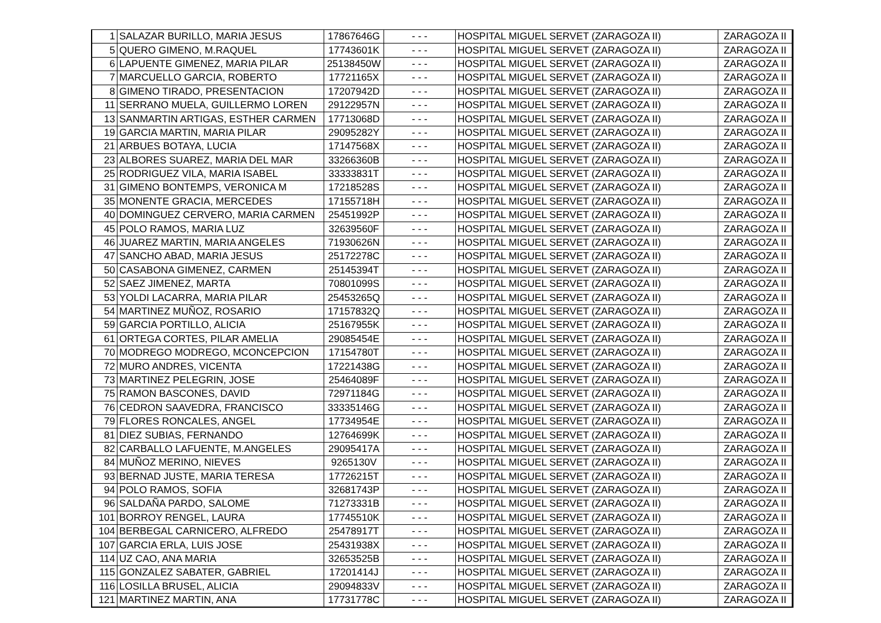| 1 | SALAZAR BURILLO, MARIA JESUS | 17867646G | - - - | HOSPITAL MIGUEL SERVET (ZARAGOZA II) | ZARAGOZA II |
| 5 | QUERO GIMENO, M.RAQUEL | 17743601K | - - - | HOSPITAL MIGUEL SERVET (ZARAGOZA II) | ZARAGOZA II |
| 6 | LAPUENTE GIMENEZ, MARIA PILAR | 25138450W | - - - | HOSPITAL MIGUEL SERVET (ZARAGOZA II) | ZARAGOZA II |
| 7 | MARCUELLO GARCIA, ROBERTO | 17721165X | - - - | HOSPITAL MIGUEL SERVET (ZARAGOZA II) | ZARAGOZA II |
| 8 | GIMENO TIRADO, PRESENTACION | 17207942D | - - - | HOSPITAL MIGUEL SERVET (ZARAGOZA II) | ZARAGOZA II |
| 11 | SERRANO MUELA, GUILLERMO LOREN | 29122957N | - - - | HOSPITAL MIGUEL SERVET (ZARAGOZA II) | ZARAGOZA II |
| 13 | SANMARTIN ARTIGAS, ESTHER CARMEN | 17713068D | - - - | HOSPITAL MIGUEL SERVET (ZARAGOZA II) | ZARAGOZA II |
| 19 | GARCIA MARTIN, MARIA PILAR | 29095282Y | - - - | HOSPITAL MIGUEL SERVET (ZARAGOZA II) | ZARAGOZA II |
| 21 | ARBUES BOTAYA, LUCIA | 17147568X | - - - | HOSPITAL MIGUEL SERVET (ZARAGOZA II) | ZARAGOZA II |
| 23 | ALBORES SUAREZ, MARIA DEL MAR | 33266360B | - - - | HOSPITAL MIGUEL SERVET (ZARAGOZA II) | ZARAGOZA II |
| 25 | RODRIGUEZ VILA, MARIA ISABEL | 33333831T | - - - | HOSPITAL MIGUEL SERVET (ZARAGOZA II) | ZARAGOZA II |
| 31 | GIMENO BONTEMPS, VERONICA M | 17218528S | - - - | HOSPITAL MIGUEL SERVET (ZARAGOZA II) | ZARAGOZA II |
| 35 | MONENTE GRACIA, MERCEDES | 17155718H | - - - | HOSPITAL MIGUEL SERVET (ZARAGOZA II) | ZARAGOZA II |
| 40 | DOMINGUEZ CERVERO, MARIA CARMEN | 25451992P | - - - | HOSPITAL MIGUEL SERVET (ZARAGOZA II) | ZARAGOZA II |
| 45 | POLO RAMOS, MARIA LUZ | 32639560F | - - - | HOSPITAL MIGUEL SERVET (ZARAGOZA II) | ZARAGOZA II |
| 46 | JUAREZ MARTIN, MARIA ANGELES | 71930626N | - - - | HOSPITAL MIGUEL SERVET (ZARAGOZA II) | ZARAGOZA II |
| 47 | SANCHO ABAD, MARIA JESUS | 25172278C | - - - | HOSPITAL MIGUEL SERVET (ZARAGOZA II) | ZARAGOZA II |
| 50 | CASABONA GIMENEZ, CARMEN | 25145394T | - - - | HOSPITAL MIGUEL SERVET (ZARAGOZA II) | ZARAGOZA II |
| 52 | SAEZ JIMENEZ, MARTA | 70801099S | - - - | HOSPITAL MIGUEL SERVET (ZARAGOZA II) | ZARAGOZA II |
| 53 | YOLDI LACARRA, MARIA PILAR | 25453265Q | - - - | HOSPITAL MIGUEL SERVET (ZARAGOZA II) | ZARAGOZA II |
| 54 | MARTINEZ MUÑOZ, ROSARIO | 17157832Q | - - - | HOSPITAL MIGUEL SERVET (ZARAGOZA II) | ZARAGOZA II |
| 59 | GARCIA PORTILLO, ALICIA | 25167955K | - - - | HOSPITAL MIGUEL SERVET (ZARAGOZA II) | ZARAGOZA II |
| 61 | ORTEGA CORTES, PILAR AMELIA | 29085454E | - - - | HOSPITAL MIGUEL SERVET (ZARAGOZA II) | ZARAGOZA II |
| 70 | MODREGO MODREGO, MCONCEPCION | 17154780T | - - - | HOSPITAL MIGUEL SERVET (ZARAGOZA II) | ZARAGOZA II |
| 72 | MURO ANDRES, VICENTA | 17221438G | - - - | HOSPITAL MIGUEL SERVET (ZARAGOZA II) | ZARAGOZA II |
| 73 | MARTINEZ PELEGRIN, JOSE | 25464089F | - - - | HOSPITAL MIGUEL SERVET (ZARAGOZA II) | ZARAGOZA II |
| 75 | RAMON BASCONES, DAVID | 72971184G | - - - | HOSPITAL MIGUEL SERVET (ZARAGOZA II) | ZARAGOZA II |
| 76 | CEDRON SAAVEDRA, FRANCISCO | 33335146G | - - - | HOSPITAL MIGUEL SERVET (ZARAGOZA II) | ZARAGOZA II |
| 79 | FLORES RONCALES, ANGEL | 17734954E | - - - | HOSPITAL MIGUEL SERVET (ZARAGOZA II) | ZARAGOZA II |
| 81 | DIEZ SUBIAS, FERNANDO | 12764699K | - - - | HOSPITAL MIGUEL SERVET (ZARAGOZA II) | ZARAGOZA II |
| 82 | CARBALLO LAFUENTE, M.ANGELES | 29095417A | - - - | HOSPITAL MIGUEL SERVET (ZARAGOZA II) | ZARAGOZA II |
| 84 | MUÑOZ MERINO, NIEVES | 9265130V | - - - | HOSPITAL MIGUEL SERVET (ZARAGOZA II) | ZARAGOZA II |
| 93 | BERNAD JUSTE, MARIA TERESA | 17726215T | - - - | HOSPITAL MIGUEL SERVET (ZARAGOZA II) | ZARAGOZA II |
| 94 | POLO RAMOS, SOFIA | 32681743P | - - - | HOSPITAL MIGUEL SERVET (ZARAGOZA II) | ZARAGOZA II |
| 96 | SALDAÑA PARDO, SALOME | 71273331B | - - - | HOSPITAL MIGUEL SERVET (ZARAGOZA II) | ZARAGOZA II |
| 101 | BORROY RENGEL, LAURA | 17745510K | - - - | HOSPITAL MIGUEL SERVET (ZARAGOZA II) | ZARAGOZA II |
| 104 | BERBEGAL CARNICERO, ALFREDO | 25478917T | - - - | HOSPITAL MIGUEL SERVET (ZARAGOZA II) | ZARAGOZA II |
| 107 | GARCIA ERLA, LUIS JOSE | 25431938X | - - - | HOSPITAL MIGUEL SERVET (ZARAGOZA II) | ZARAGOZA II |
| 114 | UZ CAO, ANA MARIA | 32653525B | - - - | HOSPITAL MIGUEL SERVET (ZARAGOZA II) | ZARAGOZA II |
| 115 | GONZALEZ SABATER, GABRIEL | 17201414J | - - - | HOSPITAL MIGUEL SERVET (ZARAGOZA II) | ZARAGOZA II |
| 116 | LOSILLA BRUSEL, ALICIA | 29094833V | - - - | HOSPITAL MIGUEL SERVET (ZARAGOZA II) | ZARAGOZA II |
| 121 | MARTINEZ MARTIN, ANA | 17731778C | - - - | HOSPITAL MIGUEL SERVET (ZARAGOZA II) | ZARAGOZA II |